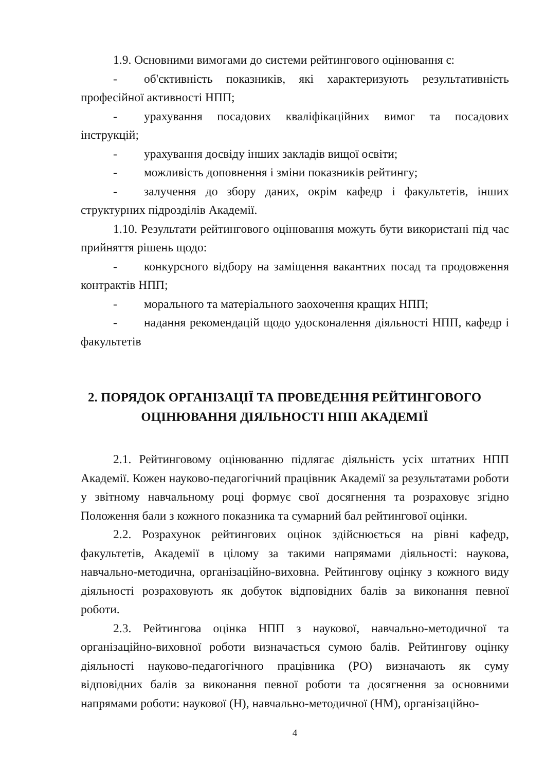1.9. Основними вимогами до системи рейтингового оцінювання є:
- об'єктивність показників, які характеризують результативність професійної активності НПП;
- урахування посадових кваліфікаційних вимог та посадових інструкцій;
- урахування досвіду інших закладів вищої освіти;
- можливість доповнення і зміни показників рейтингу;
- залучення до збору даних, окрім кафедр і факультетів, інших структурних підрозділів Академії.
1.10. Результати рейтингового оцінювання можуть бути використані під час прийняття рішень щодо:
- конкурсного відбору на заміщення вакантних посад та продовження контрактів НПП;
- морального та матеріального заохочення кращих НПП;
- надання рекомендацій щодо удосконалення діяльності НПП, кафедр і факультетів
2. ПОРЯДОК ОРГАНІЗАЦІЇ ТА ПРОВЕДЕННЯ РЕЙТИНГОВОГО
ОЦІНЮВАННЯ ДІЯЛЬНОСТІ НПП АКАДЕМІЇ
2.1. Рейтинговому оцінюванню підлягає діяльність усіх штатних НПП Академії. Кожен науково-педагогічний працівник Академії за результатами роботи у звітному навчальному році формує свої досягнення та розраховує згідно Положення бали з кожного показника та сумарний бал рейтингової оцінки.
2.2. Розрахунок рейтингових оцінок здійснюється на рівні кафедр, факультетів, Академії в цілому за такими напрямами діяльності: наукова, навчально-методична, організаційно-виховна. Рейтингову оцінку з кожного виду діяльності розраховують як добуток відповідних балів за виконання певної роботи.
2.3. Рейтингова оцінка НПП з наукової, навчально-методичної та організаційно-виховної роботи визначається сумою балів. Рейтингову оцінку діяльності науково-педагогічного працівника (РО) визначають як суму відповідних балів за виконання певної роботи та досягнення за основними напрямами роботи: наукової (Н), навчально-методичної (НМ), організаційно-
4